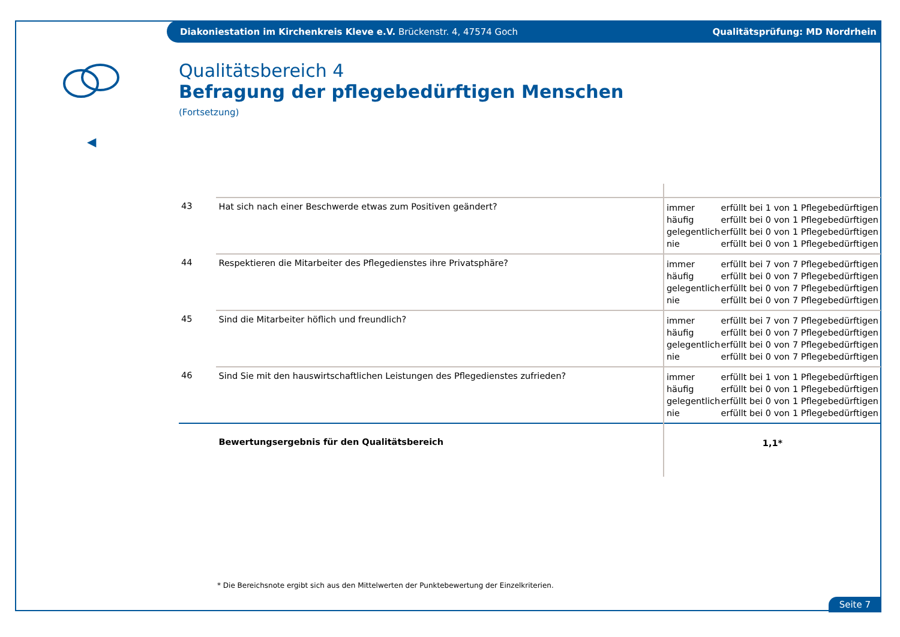Diakoniestation im Kirchenkreis Kleve e.V. Brückenstr. 4, 47574 Goch Qualitätsprüfung: MD Nordrhein
◀
Qualitätsbereich 4
Befragung der pflegebedürftigen Menschen
(Fortsetzung)
| 43 | Hat sich nach einer Beschwerde etwas zum Positiven geändert? | immer erfüllt bei 1 von 1 Pflegebedürftigen häufig erfüllt bei 0 von 1 Pflegebedürftigen gelegentlich erfüllt bei 0 von 1 Pflegebedürftigen nie erfüllt bei 0 von 1 Pflegebedürftigen |
| 44 | Respektieren die Mitarbeiter des Pflegedienstes ihre Privatsphäre? | immer erfüllt bei 7 von 7 Pflegebedürftigen häufig erfüllt bei 0 von 7 Pflegebedürftigen gelegentlich erfüllt bei 0 von 7 Pflegebedürftigen nie erfüllt bei 0 von 7 Pflegebedürftigen |
| 45 | Sind die Mitarbeiter höflich und freundlich? | immer erfüllt bei 7 von 7 Pflegebedürftigen häufig erfüllt bei 0 von 7 Pflegebedürftigen gelegentlich erfüllt bei 0 von 7 Pflegebedürftigen nie erfüllt bei 0 von 7 Pflegebedürftigen |
| 46 | Sind Sie mit den hauswirtschaftlichen Leistungen des Pflegedienstes zufrieden? | immer erfüllt bei 1 von 1 Pflegebedürftigen häufig erfüllt bei 0 von 1 Pflegebedürftigen gelegentlich erfüllt bei 0 von 1 Pflegebedürftigen nie erfüllt bei 0 von 1 Pflegebedürftigen |
| | Bewertungsergebnis für den Qualitätsbereich | 1,1* |
* Die Bereichsnote ergibt sich aus den Mittelwerten der Punktebewertung der Einzelkriterien.
Seite 7